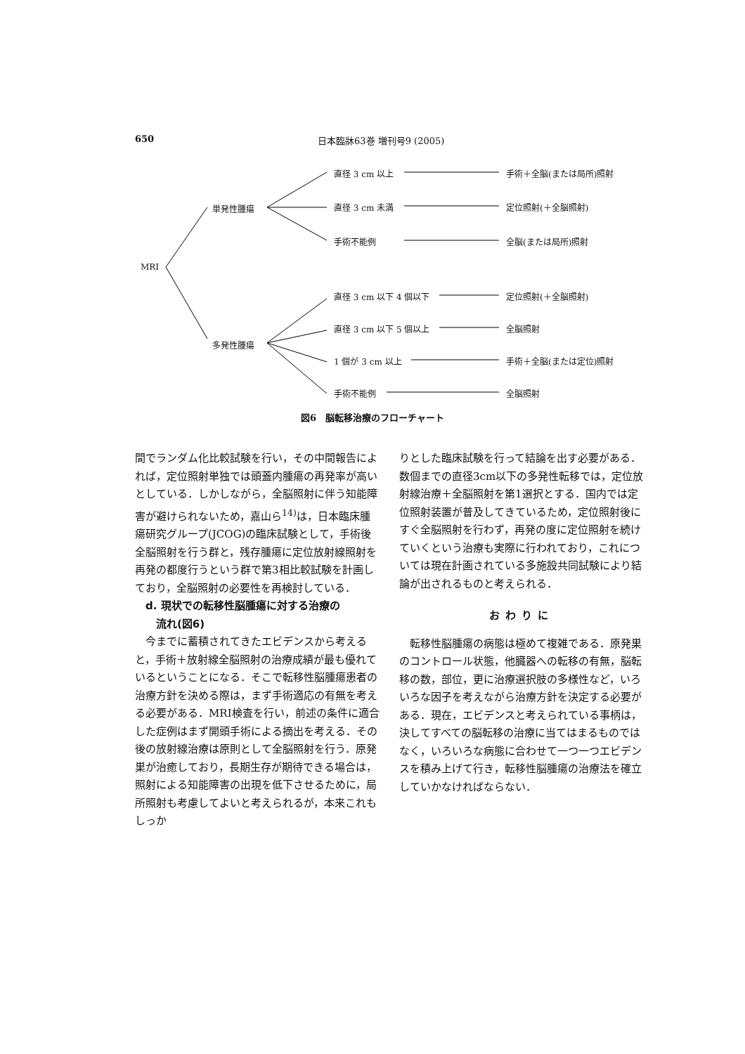650 日本臨牀63巻 増刊号9 (2005)
MRI
単発性腫瘍
多発性腫瘍
直径 3 cm 以上
直径 3 cm 未満
手術不能例
直径 3 cm 以下 4 個以下
直径 3 cm 以下 5 個以上
1 個が 3 cm 以上
手術不能例
手術＋全脳(または局所)照射
定位照射(＋全脳照射)
全脳(または局所)照射
定位照射(＋全脳照射)
全脳照射
手術＋全脳(または定位)照射
全脳照射
図6　脳転移治療のフローチャート
間でランダム化比較試験を行い，その中間報告によれば，定位照射単独では頭蓋内腫瘍の再発率が高いとしている．しかしながら，全脳照射に伴う知能障害が避けられないため，嘉山ら<sup>14)</sup>は，日本臨床腫瘍研究グループ(JCOG)の臨床試験として，手術後全脳照射を行う群と，残存腫瘍に定位放射線照射を再発の都度行うという群で第3相比較試験を計画しており，全脳照射の必要性を再検討している．
　d. 現状での転移性脳腫瘍に対する治療の
　　流れ(図6)
今までに蓄積されてきたエビデンスから考えると，手術＋放射線全脳照射の治療成績が最も優れているということになる．そこで転移性脳腫瘍患者の治療方針を決める際は，まず手術適応の有無を考える必要がある．MRI検査を行い，前述の条件に適合した症例はまず開頭手術による摘出を考える．その後の放射線治療は原則として全脳照射を行う．原発巣が治癒しており，長期生存が期待できる場合は，照射による知能障害の出現を低下させるために，局所照射も考慮してよいと考えられるが，本来これもしっか
りとした臨床試験を行って結論を出す必要がある．数個までの直径3cm以下の多発性転移では，定位放射線治療＋全脳照射を第1選択とする．国内では定位照射装置が普及してきているため，定位照射後にすぐ全脳照射を行わず，再発の度に定位照射を続けていくという治療も実際に行われており，これについては現在計画されている多施設共同試験により結論が出されるものと考えられる．
おわりに
転移性脳腫瘍の病態は極めて複雑である．原発巣のコントロール状態，他臓器への転移の有無，脳転移の数，部位，更に治療選択肢の多様性など，いろいろな因子を考えながら治療方針を決定する必要がある．現在，エビデンスと考えられている事柄は，決してすべての脳転移の治療に当てはまるものではなく，いろいろな病態に合わせて一つ一つエビデンスを積み上げて行き，転移性脳腫瘍の治療法を確立していかなければならない．